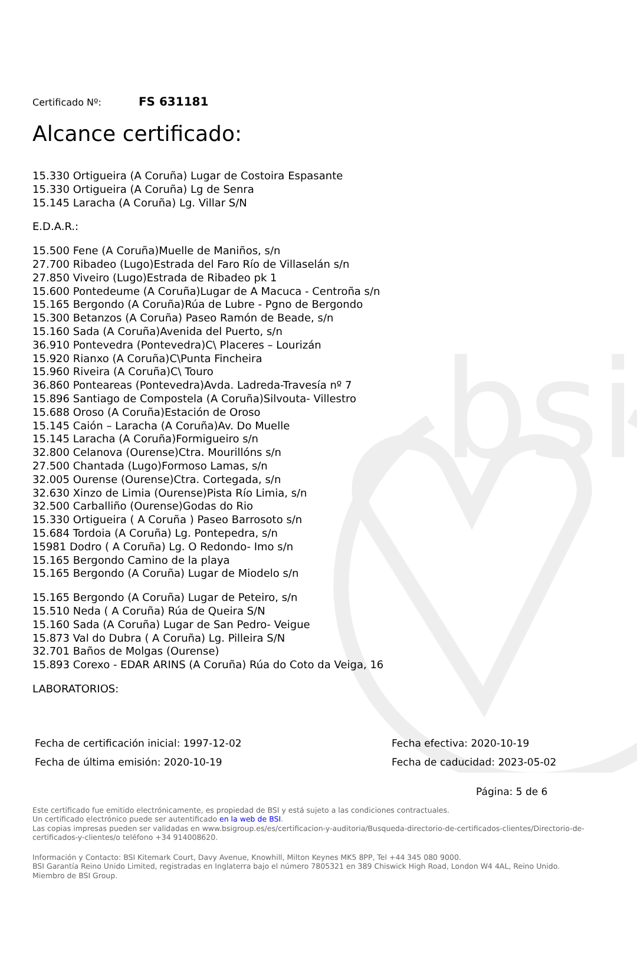bsi
Certificado Nº: FS 631181
Alcance certificado:
15.330 Ortigueira (A Coruña) Lugar de Costoira Espasante
15.330 Ortigueira (A Coruña) Lg de Senra
15.145 Laracha (A Coruña) Lg. Villar S/N
E.D.A.R.:
15.500 Fene (A Coruña)Muelle de Maniños, s/n
27.700 Ribadeo (Lugo)Estrada del Faro Río de Villaselán s/n
27.850 Viveiro (Lugo)Estrada de Ribadeo pk 1
15.600 Pontedeume (A Coruña)Lugar de A Macuca - Centroña s/n
15.165 Bergondo (A Coruña)Rúa de Lubre - Pgno de Bergondo
15.300 Betanzos (A Coruña) Paseo Ramón de Beade, s/n
15.160 Sada (A Coruña)Avenida del Puerto, s/n
36.910 Pontevedra (Pontevedra)C\ Placeres – Lourizán
15.920 Rianxo (A Coruña)C\Punta Fincheira
15.960 Riveira (A Coruña)C\ Touro
36.860 Ponteareas (Pontevedra)Avda. Ladreda-Travesía nº 7
15.896 Santiago de Compostela (A Coruña)Silvouta- Villestro
15.688 Oroso (A Coruña)Estación de Oroso
15.145 Caión – Laracha (A Coruña)Av. Do Muelle
15.145 Laracha (A Coruña)Formigueiro s/n
32.800 Celanova (Ourense)Ctra. Mourillóns s/n
27.500 Chantada (Lugo)Formoso Lamas, s/n
32.005 Ourense (Ourense)Ctra. Cortegada, s/n
32.630 Xinzo de Limia (Ourense)Pista Río Limia, s/n
32.500 Carballiño (Ourense)Godas do Rio
15.330 Ortigueira ( A Coruña ) Paseo Barrosoto s/n
15.684 Tordoia (A Coruña) Lg. Pontepedra, s/n
15981 Dodro ( A Coruña) Lg. O Redondo- Imo s/n
15.165 Bergondo Camino de la playa
15.165 Bergondo (A Coruña) Lugar de Miodelo s/n
15.165 Bergondo (A Coruña) Lugar de Peteiro, s/n
15.510 Neda ( A Coruña) Rúa de Queira S/N
15.160 Sada (A Coruña) Lugar de San Pedro- Veigue
15.873 Val do Dubra ( A Coruña) Lg. Pilleira S/N
32.701 Baños de Molgas (Ourense)
15.893 Corexo - EDAR ARINS (A Coruña) Rúa do Coto da Veiga, 16
LABORATORIOS:
Fecha de certificación inicial: 1997-12-02 Fecha efectiva: 2020-10-19 Fecha de última emisión: 2020-10-19 Fecha de caducidad: 2023-05-02
Página: 5 de 6
Este certificado fue emitido electrónicamente, es propiedad de BSI y está sujeto a las condiciones contractuales.
Un certificado electrónico puede ser autentificado en la web de BSI.
Las copias impresas pueden ser validadas en www.bsigroup.es/es/certificacion-y-auditoria/Busqueda-directorio-de-certificados-clientes/Directorio-de-certificados-y-clientes/o teléfono +34 914008620.
Información y Contacto: BSI Kitemark Court, Davy Avenue, Knowhill, Milton Keynes MK5 8PP, Tel +44 345 080 9000.
BSI Garantía Reino Unido Limited, registradas en Inglaterra bajo el número 7805321 en 389 Chiswick High Road, London W4 4AL, Reino Unido.
Miembro de BSI Group.